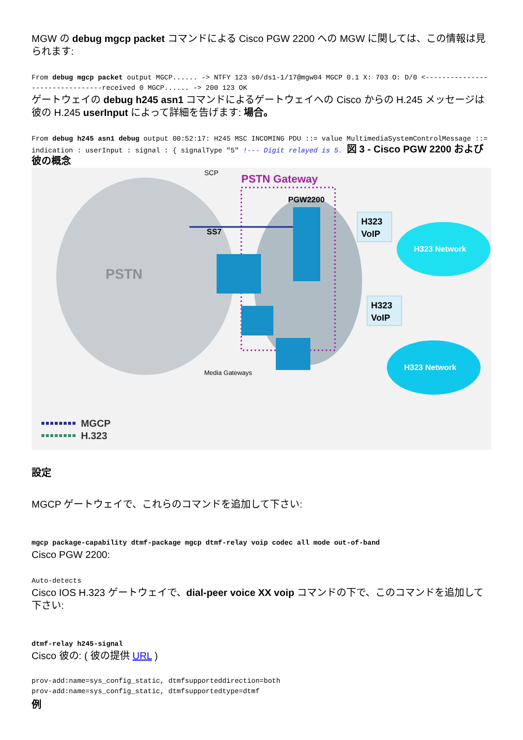MGW の debug mgcp packet コマンドによる Cisco PGW 2200 への MGW に関しては、この情報は見られます:
From debug mgcp packet output MGCP...... -> NTFY 123 s0/ds1-1/17@mgw04 MGCP 0.1 X: 703 O: D/0 <--------------------------------received 0 MGCP...... -> 200 123 OK
ゲートウェイの debug h245 asn1 コマンドによるゲートウェイへの Cisco からの H.245 メッセージは彼の H.245 userInput によって詳細を告げます: 場合。
From debug h245 asn1 debug output 00:52:17: H245 MSC INCOMING PDU ::= value MultimediaSystemControlMessage ::= indication : userInput : signal : { signalType "5" !--- Digit relayed is 5. 図 3 - Cisco PGW 2200 および彼の概念
PSTN
PSTN Gateway
PGW2200
SCP
SS7
H323
VoIP
H323
VoIP
H323 Network
H323 Network
Media Gateways
MGCP
H.323
設定
MGCP ゲートウェイで、これらのコマンドを追加して下さい:
mgcp package-capability dtmf-package mgcp dtmf-relay voip codec all mode out-of-band
Cisco PGW 2200:
Auto-detects
Cisco IOS H.323 ゲートウェイで、dial-peer voice XX voip コマンドの下で、このコマンドを追加して下さい:
dtmf-relay h245-signal
Cisco 彼の: ( 彼の提供 URL )
prov-add:name=sys_config_static, dtmfsupporteddirection=both
prov-add:name=sys_config_static, dtmfsupportedtype=dtmf
例